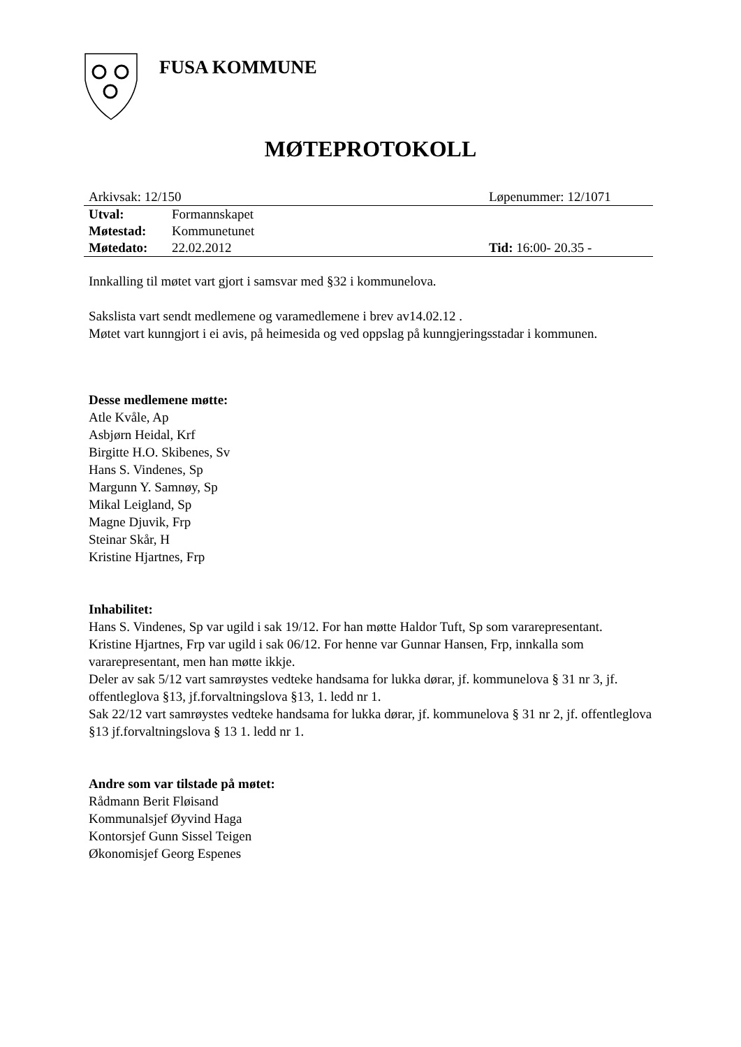FUSA KOMMUNE
MØTEPROTOKOLL
| Arkivsak: 12/150 | | Løpenummer: 12/1071 |
| Utval: | Formannskapet | |
| Møtestad: | Kommunetunet | |
| Møtedato: | 22.02.2012 | Tid: 16:00- 20.35 - |
Innkalling til møtet vart gjort i samsvar med §32 i kommunelova.
Sakslista vart sendt medlemene og varamedlemene i brev av14.02.12 .
Møtet vart kunngjort i ei avis, på heimesida og ved oppslag på kunngjeringsstadar i kommunen.
Desse medlemene møtte:
Atle Kvåle, Ap
Asbjørn Heidal, Krf
Birgitte H.O. Skibenes, Sv
Hans S. Vindenes, Sp
Margunn Y. Samnøy, Sp
Mikal Leigland, Sp
Magne Djuvik, Frp
Steinar Skår, H
Kristine Hjartnes, Frp
Inhabilitet:
Hans S. Vindenes, Sp var ugild i sak 19/12. For han møtte Haldor Tuft, Sp som vararepresentant.
Kristine Hjartnes, Frp var ugild i sak 06/12. For henne var Gunnar Hansen, Frp, innkalla som vararepresentant, men han møtte ikkje.
Deler av sak 5/12 vart samrøystes vedteke handsama for lukka dørar, jf. kommunelova § 31 nr 3, jf. offentleglova §13, jf.forvaltningslova §13, 1. ledd nr 1.
Sak 22/12 vart samrøystes vedteke handsama for lukka dørar, jf. kommunelova § 31 nr 2, jf. offentleglova §13 jf.forvaltningslova § 13 1. ledd nr 1.
Andre som var tilstade på møtet:
Rådmann Berit Fløisand
Kommunalsjef Øyvind Haga
Kontorsjef Gunn Sissel Teigen
Økonomisjef Georg Espenes